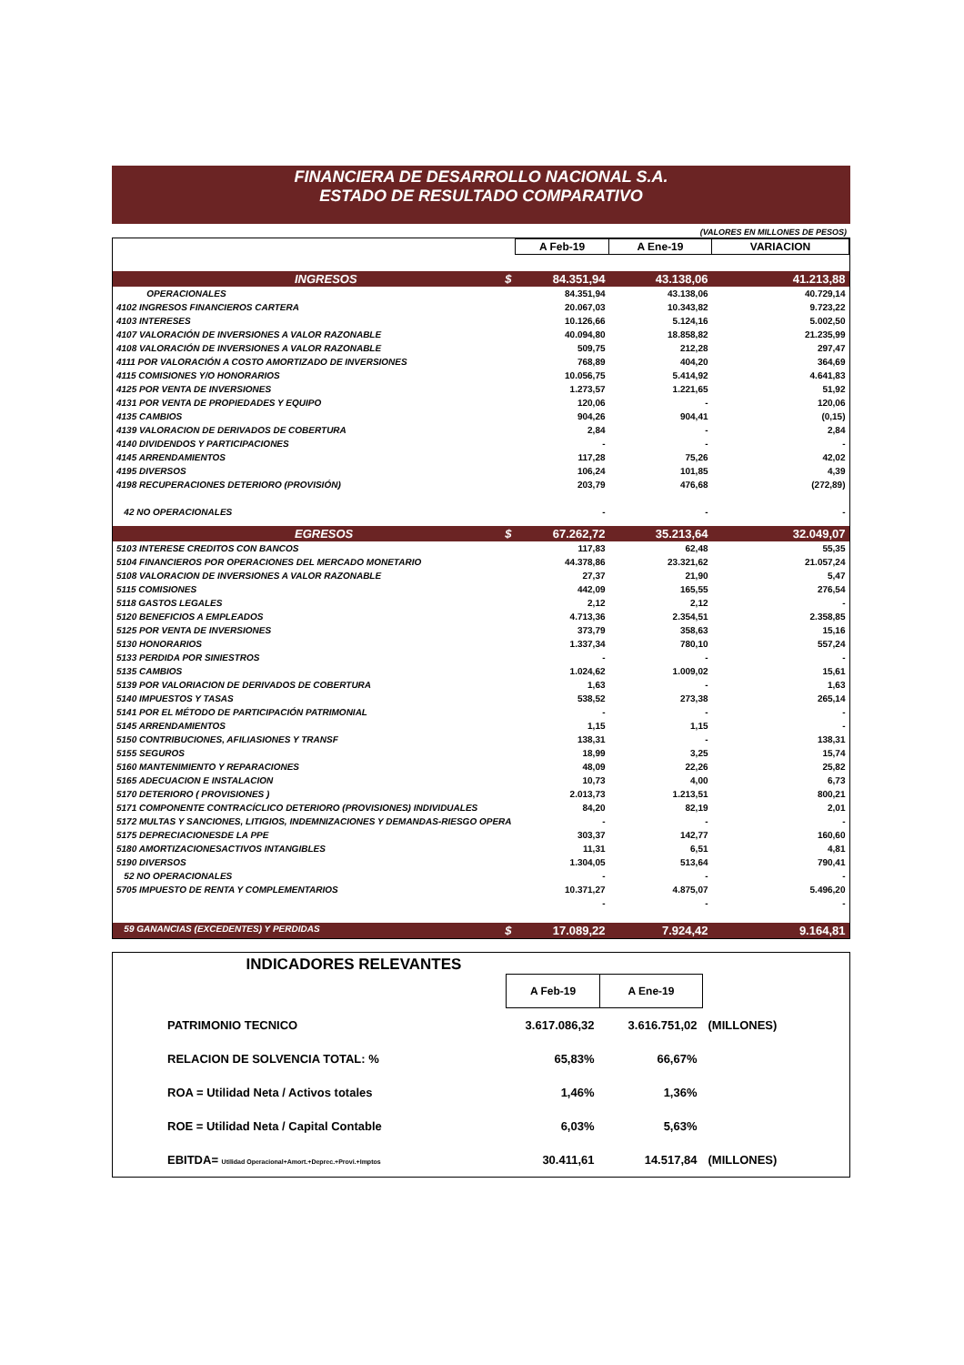FINANCIERA DE DESARROLLO NACIONAL S.A.
ESTADO DE RESULTADO COMPARATIVO
(VALORES EN MILLONES DE PESOS)
| | A Feb-19 | A Ene-19 | VARIACION |
| INGRESOS $ | 84.351,94 | 43.138,06 | 41.213,88 |
| OPERACIONALES | 84.351,94 | 43.138,06 | 40.729,14 |
| 4102 INGRESOS FINANCIEROS CARTERA | 20.067,03 | 10.343,82 | 9.723,22 |
| 4103 INTERESES | 10.126,66 | 5.124,16 | 5.002,50 |
| 4107 VALORACIÓN DE INVERSIONES A VALOR RAZONABLE | 40.094,80 | 18.858,82 | 21.235,99 |
| 4108 VALORACIÓN DE INVERSIONES A VALOR RAZONABLE | 509,75 | 212,28 | 297,47 |
| 4111 POR VALORACIÓN A COSTO AMORTIZADO DE INVERSIONES | 768,89 | 404,20 | 364,69 |
| 4115 COMISIONES Y/O HONORARIOS | 10.056,75 | 5.414,92 | 4.641,83 |
| 4125 POR VENTA DE INVERSIONES | 1.273,57 | 1.221,65 | 51,92 |
| 4131 POR VENTA DE PROPIEDADES Y EQUIPO | 120,06 | - | 120,06 |
| 4135 CAMBIOS | 904,26 | 904,41 | (0,15) |
| 4139 VALORACION DE DERIVADOS DE COBERTURA | 2,84 | - | 2,84 |
| 4140 DIVIDENDOS Y PARTICIPACIONES | - | - | - |
| 4145 ARRENDAMIENTOS | 117,28 | 75,26 | 42,02 |
| 4195 DIVERSOS | 106,24 | 101,85 | 4,39 |
| 4198 RECUPERACIONES DETERIORO (PROVISIÓN) | 203,79 | 476,68 | (272,89) |
| 42 NO OPERACIONALES | - | - | - |
| EGRESOS $ | 67.262,72 | 35.213,64 | 32.049,07 |
| 5103 INTERESE CREDITOS CON BANCOS | 117,83 | 62,48 | 55,35 |
| 5104 FINANCIEROS POR OPERACIONES DEL MERCADO MONETARIO | 44.378,86 | 23.321,62 | 21.057,24 |
| 5108 VALORACION DE INVERSIONES A VALOR RAZONABLE | 27,37 | 21,90 | 5,47 |
| 5115 COMISIONES | 442,09 | 165,55 | 276,54 |
| 5118 GASTOS LEGALES | 2,12 | 2,12 | - |
| 5120 BENEFICIOS A EMPLEADOS | 4.713,36 | 2.354,51 | 2.358,85 |
| 5125 POR VENTA DE INVERSIONES | 373,79 | 358,63 | 15,16 |
| 5130 HONORARIOS | 1.337,34 | 780,10 | 557,24 |
| 5133 PERDIDA POR SINIESTROS | - | - | - |
| 5135 CAMBIOS | 1.024,62 | 1.009,02 | 15,61 |
| 5139 POR VALORIACION DE DERIVADOS DE COBERTURA | 1,63 | - | 1,63 |
| 5140 IMPUESTOS Y TASAS | 538,52 | 273,38 | 265,14 |
| 5141 POR EL MÉTODO DE PARTICIPACIÓN PATRIMONIAL | - | - | - |
| 5145 ARRENDAMIENTOS | 1,15 | 1,15 | - |
| 5150 CONTRIBUCIONES, AFILIASIONES Y TRANSF | 138,31 | - | 138,31 |
| 5155 SEGUROS | 18,99 | 3,25 | 15,74 |
| 5160 MANTENIMIENTO Y REPARACIONES | 48,09 | 22,26 | 25,82 |
| 5165 ADECUACION E INSTALACION | 10,73 | 4,00 | 6,73 |
| 5170 DETERIORO ( PROVISIONES ) | 2.013,73 | 1.213,51 | 800,21 |
| 5171 COMPONENTE CONTRACÍCLICO DETERIORO (PROVISIONES) INDIVIDUALES | 84,20 | 82,19 | 2,01 |
| 5172 MULTAS Y SANCIONES, LITIGIOS, INDEMNIZACIONES Y DEMANDAS-RIESGO OPERA | - | - | - |
| 5175 DEPRECIACIONESDE LA PPE | 303,37 | 142,77 | 160,60 |
| 5180 AMORTIZACIONESACTIVOS INTANGIBLES | 11,31 | 6,51 | 4,81 |
| 5190 DIVERSOS | 1.304,05 | 513,64 | 790,41 |
| 52 NO OPERACIONALES | - | - | - |
| 5705 IMPUESTO DE RENTA Y COMPLEMENTARIOS | 10.371,27 | 4.875,07 | 5.496,20 |
| | - | - | - |
| 59 GANANCIAS (EXCEDENTES) Y PERDIDAS $ | 17.089,22 | 7.924,42 | 9.164,81 |
INDICADORES RELEVANTES
| | A Feb-19 | A Ene-19 | |
| PATRIMONIO TECNICO | 3.617.086,32 | 3.616.751,02 | (MILLONES) |
| RELACION DE SOLVENCIA TOTAL: % | 65,83% | 66,67% | |
| ROA = Utilidad Neta / Activos totales | 1,46% | 1,36% | |
| ROE = Utilidad Neta / Capital Contable | 6,03% | 5,63% | |
| EBITDA= Utilidad Operacional+Amort.+Deprec.+Provi.+Imptos | 30.411,61 | 14.517,84 | (MILLONES) |